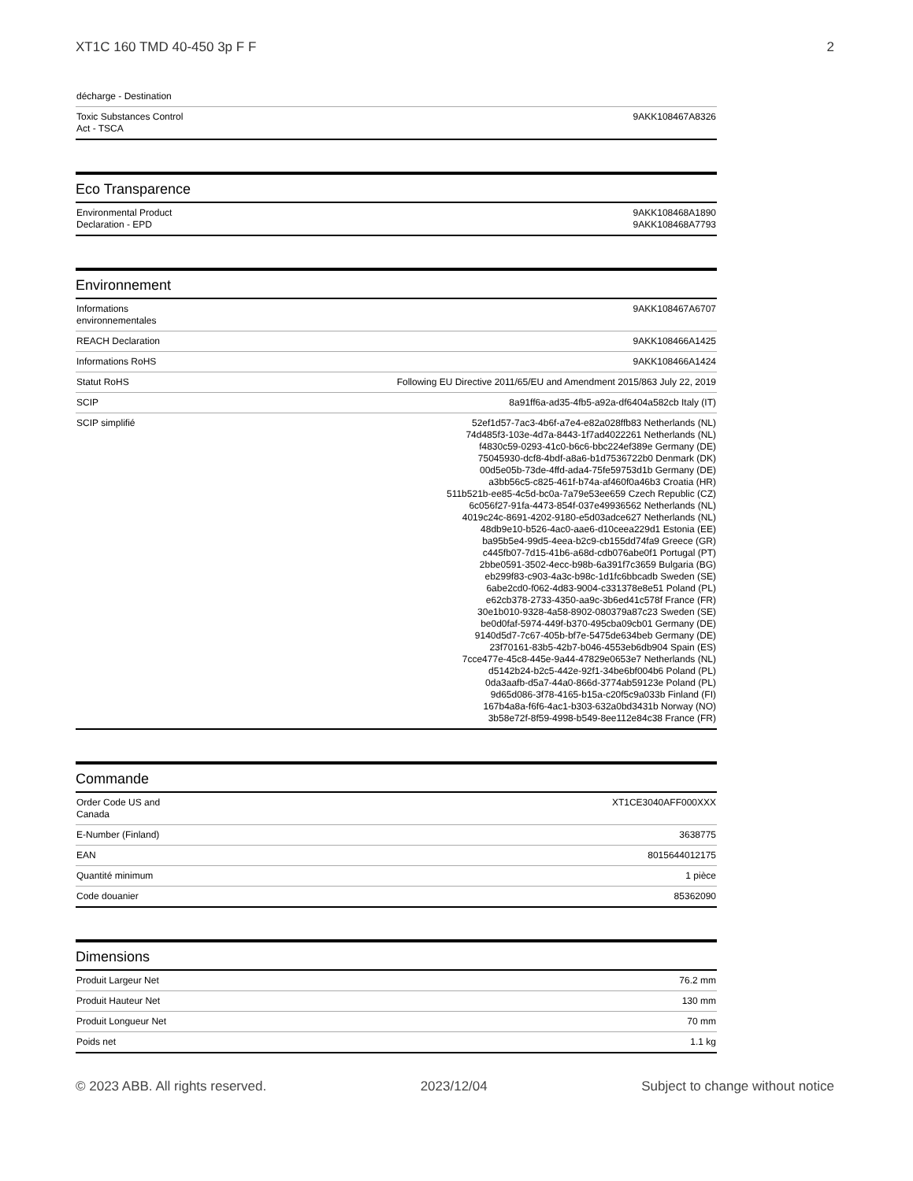XT1C 160 TMD 40-450 3p F F 2
| décharge - Destination | |
| Toxic Substances Control Act - TSCA | 9AKK108467A8326 |
Eco Transparence
| Environmental Product Declaration - EPD | 9AKK108468A1890 9AKK108468A7793 |
Environnement
| Informations environnementales | 9AKK108467A6707 |
| REACH Declaration | 9AKK108466A1425 |
| Informations RoHS | 9AKK108466A1424 |
| Statut RoHS | Following EU Directive 2011/65/EU and Amendment 2015/863 July 22, 2019 |
| SCIP | 8a91ff6a-ad35-4fb5-a92a-df6404a582cb Italy (IT) |
| SCIP simplifié | 52ef1d57-7ac3-4b6f-a7e4-e82a028ffb83 Netherlands (NL) 74d485f3-103e-4d7a-8443-1f7ad4022261 Netherlands (NL) f4830c59-0293-41c0-b6c6-bbc224ef389e Germany (DE) 75045930-dcf8-4bdf-a8a6-b1d7536722b0 Denmark (DK) 00d5e05b-73de-4ffd-ada4-75fe59753d1b Germany (DE) a3bb56c5-c825-461f-b74a-af460f0a46b3 Croatia (HR) 511b521b-ee85-4c5d-bc0a-7a79e53ee659 Czech Republic (CZ) 6c056f27-91fa-4473-854f-037e49936562 Netherlands (NL) 4019c24c-8691-4202-9180-e5d03adce627 Netherlands (NL) 48db9e10-b526-4ac0-aae6-d10ceea229d1 Estonia (EE) ba95b5e4-99d5-4eea-b2c9-cb155dd74fa9 Greece (GR) c445fb07-7d15-41b6-a68d-cdb076abe0f1 Portugal (PT) 2bbe0591-3502-4ecc-b98b-6a391f7c3659 Bulgaria (BG) eb299f83-c903-4a3c-b98c-1d1fc6bbcadb Sweden (SE) 6abe2cd0-f062-4d83-9004-c331378e8e51 Poland (PL) e62cb378-2733-4350-aa9c-3b6ed41c578f France (FR) 30e1b010-9328-4a58-8902-080379a87c23 Sweden (SE) be0d0faf-5974-449f-b370-495cba09cb01 Germany (DE) 9140d5d7-7c67-405b-bf7e-5475de634beb Germany (DE) 23f70161-83b5-42b7-b046-4553eb6db904 Spain (ES) 7cce477e-45c8-445e-9a44-47829e0653e7 Netherlands (NL) d5142b24-b2c5-442e-92f1-34be6bf004b6 Poland (PL) 0da3aafb-d5a7-44a0-866d-3774ab59123e Poland (PL) 9d65d086-3f78-4165-b15a-c20f5c9a033b Finland (FI) 167b4a8a-f6f6-4ac1-b303-632a0bd3431b Norway (NO) 3b58e72f-8f59-4998-b549-8ee112e84c38 France (FR) |
Commande
| Order Code US and Canada | XT1CE3040AFF000XXX |
| E-Number (Finland) | 3638775 |
| EAN | 8015644012175 |
| Quantité minimum | 1 pièce |
| Code douanier | 85362090 |
Dimensions
| Produit Largeur Net | 76.2 mm |
| Produit Hauteur Net | 130 mm |
| Produit Longueur Net | 70 mm |
| Poids net | 1.1 kg |
© 2023 ABB. All rights reserved. 2023/12/04 Subject to change without notice